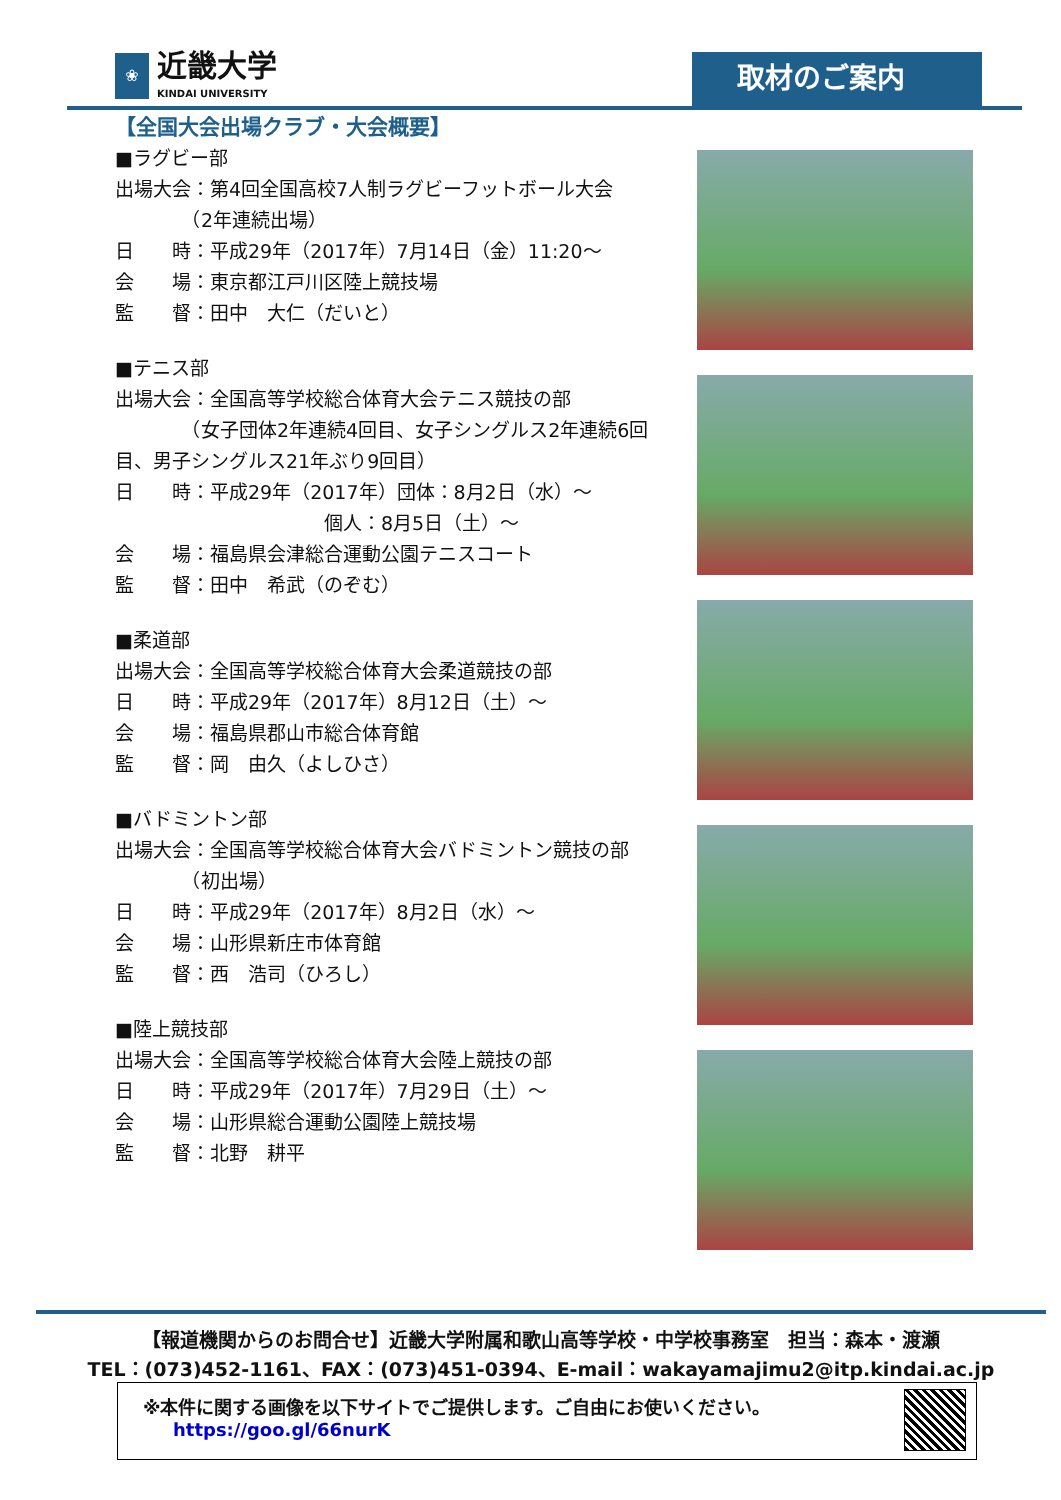❀
近畿大学
KINDAI UNIVERSITY
取材のご案内
【全国大会出場クラブ・大会概要】
■ラグビー部
出場大会：第4回全国高校7人制ラグビーフットボール大会
　　　　（2年連続出場）
日　　時：平成29年（2017年）7月14日（金）11:20～
会　　場：東京都江戸川区陸上競技場
監　　督：田中　大仁（だいと）
■テニス部
出場大会：全国高等学校総合体育大会テニス競技の部
　　　　（女子団体2年連続4回目、女子シングルス2年連続6回目、男子シングルス21年ぶり9回目）
日　　時：平成29年（2017年）団体：8月2日（水）～
　　　　　　　　　　　個人：8月5日（土）～
会　　場：福島県会津総合運動公園テニスコート
監　　督：田中　希武（のぞむ）
■柔道部
出場大会：全国高等学校総合体育大会柔道競技の部
日　　時：平成29年（2017年）8月12日（土）～
会　　場：福島県郡山市総合体育館
監　　督：岡　由久（よしひさ）
■バドミントン部
出場大会：全国高等学校総合体育大会バドミントン競技の部
　　　　（初出場）
日　　時：平成29年（2017年）8月2日（水）～
会　　場：山形県新庄市体育館
監　　督：西　浩司（ひろし）
■陸上競技部
出場大会：全国高等学校総合体育大会陸上競技の部
日　　時：平成29年（2017年）7月29日（土）～
会　　場：山形県総合運動公園陸上競技場
監　　督：北野　耕平
【報道機関からのお問合せ】近畿大学附属和歌山高等学校・中学校事務室　担当：森本・渡瀬
TEL：(073)452-1161、FAX：(073)451-0394、E-mail：wakayamajimu2@itp.kindai.ac.jp
※本件に関する画像を以下サイトでご提供します。ご自由にお使いください。
https://goo.gl/66nurK